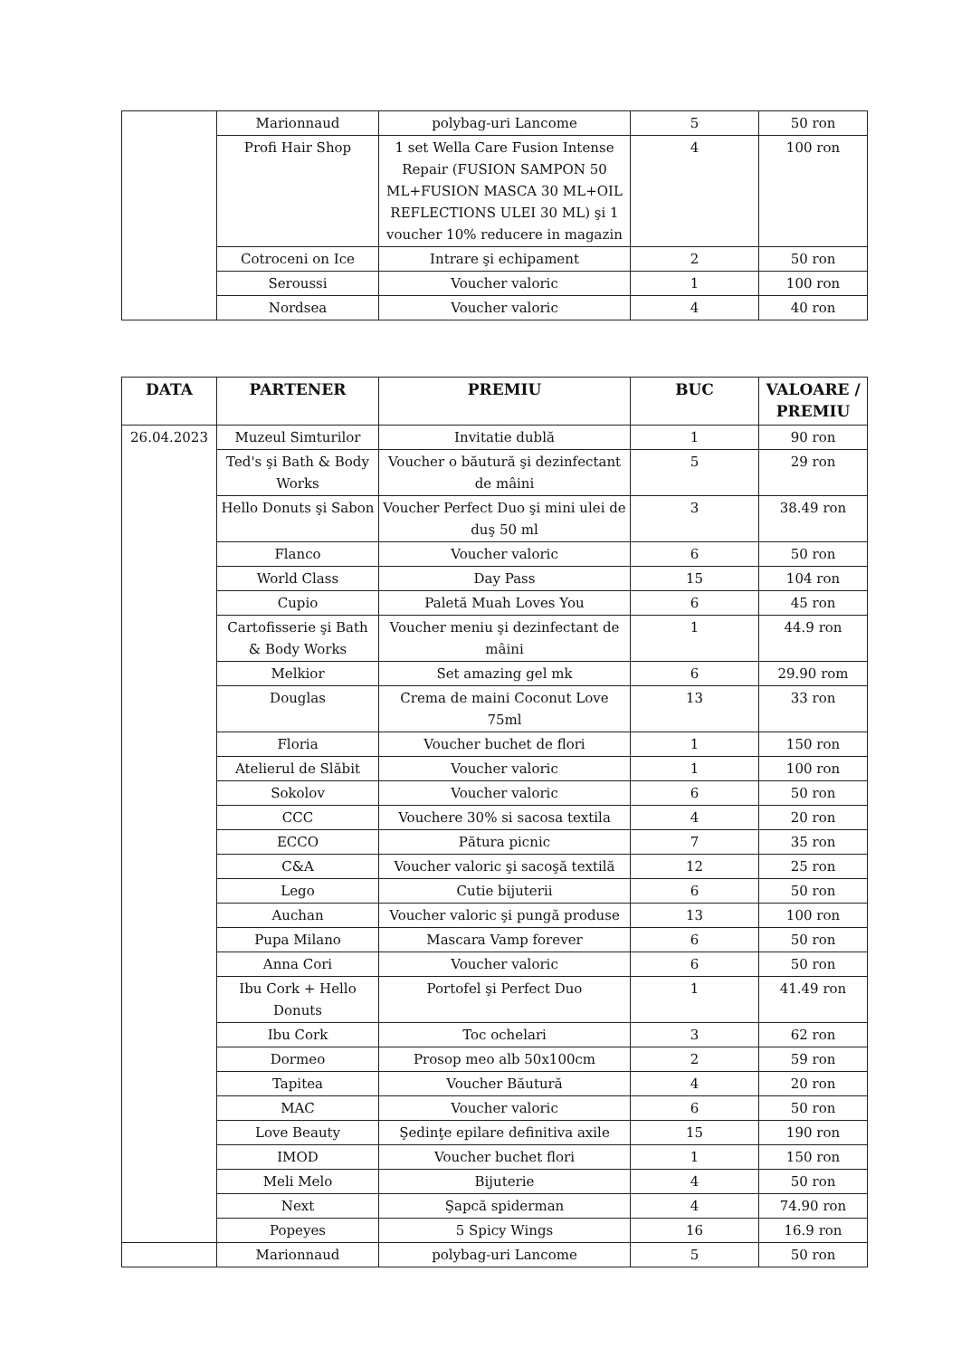| | Marionnaud | polybag-uri Lancome | 5 | 50 ron |
| | Profi Hair Shop | 1 set Wella Care Fusion Intense Repair (FUSION SAMPON 50 ML+FUSION MASCA 30 ML+OIL REFLECTIONS ULEI 30 ML) şi 1 voucher 10% reducere in magazin | 4 | 100 ron |
| | Cotroceni on Ice | Intrare şi echipament | 2 | 50 ron |
| | Seroussi | Voucher valoric | 1 | 100 ron |
| | Nordsea | Voucher valoric | 4 | 40 ron |
| DATA | PARTENER | PREMIU | BUC | VALOARE / PREMIU |
| --- | --- | --- | --- | --- |
| 26.04.2023 | Muzeul Simturilor | Invitatie dublă | 1 | 90 ron |
| | Ted's şi Bath & Body Works | Voucher o băutură şi dezinfectant de mâini | 5 | 29 ron |
| | Hello Donuts şi Sabon | Voucher Perfect Duo şi mini ulei de duş 50 ml | 3 | 38.49 ron |
| | Flanco | Voucher valoric | 6 | 50 ron |
| | World Class | Day Pass | 15 | 104 ron |
| | Cupio | Paletă Muah Loves You | 6 | 45 ron |
| | Cartofisserie şi Bath & Body Works | Voucher meniu şi dezinfectant de mâini | 1 | 44.9 ron |
| | Melkior | Set amazing gel mk | 6 | 29.90 rom |
| | Douglas | Crema de maini Coconut Love 75ml | 13 | 33 ron |
| | Floria | Voucher buchet de flori | 1 | 150 ron |
| | Atelierul de Slăbit | Voucher valoric | 1 | 100 ron |
| | Sokolov | Voucher valoric | 6 | 50 ron |
| | CCC | Vouchere 30% si sacosa textila | 4 | 20 ron |
| | ECCO | Pătura picnic | 7 | 35 ron |
| | C&A | Voucher valoric şi sacoşă textilă | 12 | 25 ron |
| | Lego | Cutie bijuterii | 6 | 50 ron |
| | Auchan | Voucher valoric şi pungă produse | 13 | 100 ron |
| | Pupa Milano | Mascara Vamp forever | 6 | 50 ron |
| | Anna Cori | Voucher valoric | 6 | 50 ron |
| | Ibu Cork + Hello Donuts | Portofel şi Perfect Duo | 1 | 41.49 ron |
| | Ibu Cork | Toc ochelari | 3 | 62 ron |
| | Dormeo | Prosop meo alb 50x100cm | 2 | 59 ron |
| | Tapitea | Voucher Băutură | 4 | 20 ron |
| | MAC | Voucher valoric | 6 | 50 ron |
| | Love Beauty | Şedinţe epilare definitiva axile | 15 | 190 ron |
| | IMOD | Voucher buchet flori | 1 | 150 ron |
| | Meli Melo | Bijuterie | 4 | 50 ron |
| | Next | Şapcă spiderman | 4 | 74.90 ron |
| | Popeyes | 5 Spicy Wings | 16 | 16.9 ron |
| | Marionnaud | polybag-uri Lancome | 5 | 50 ron |